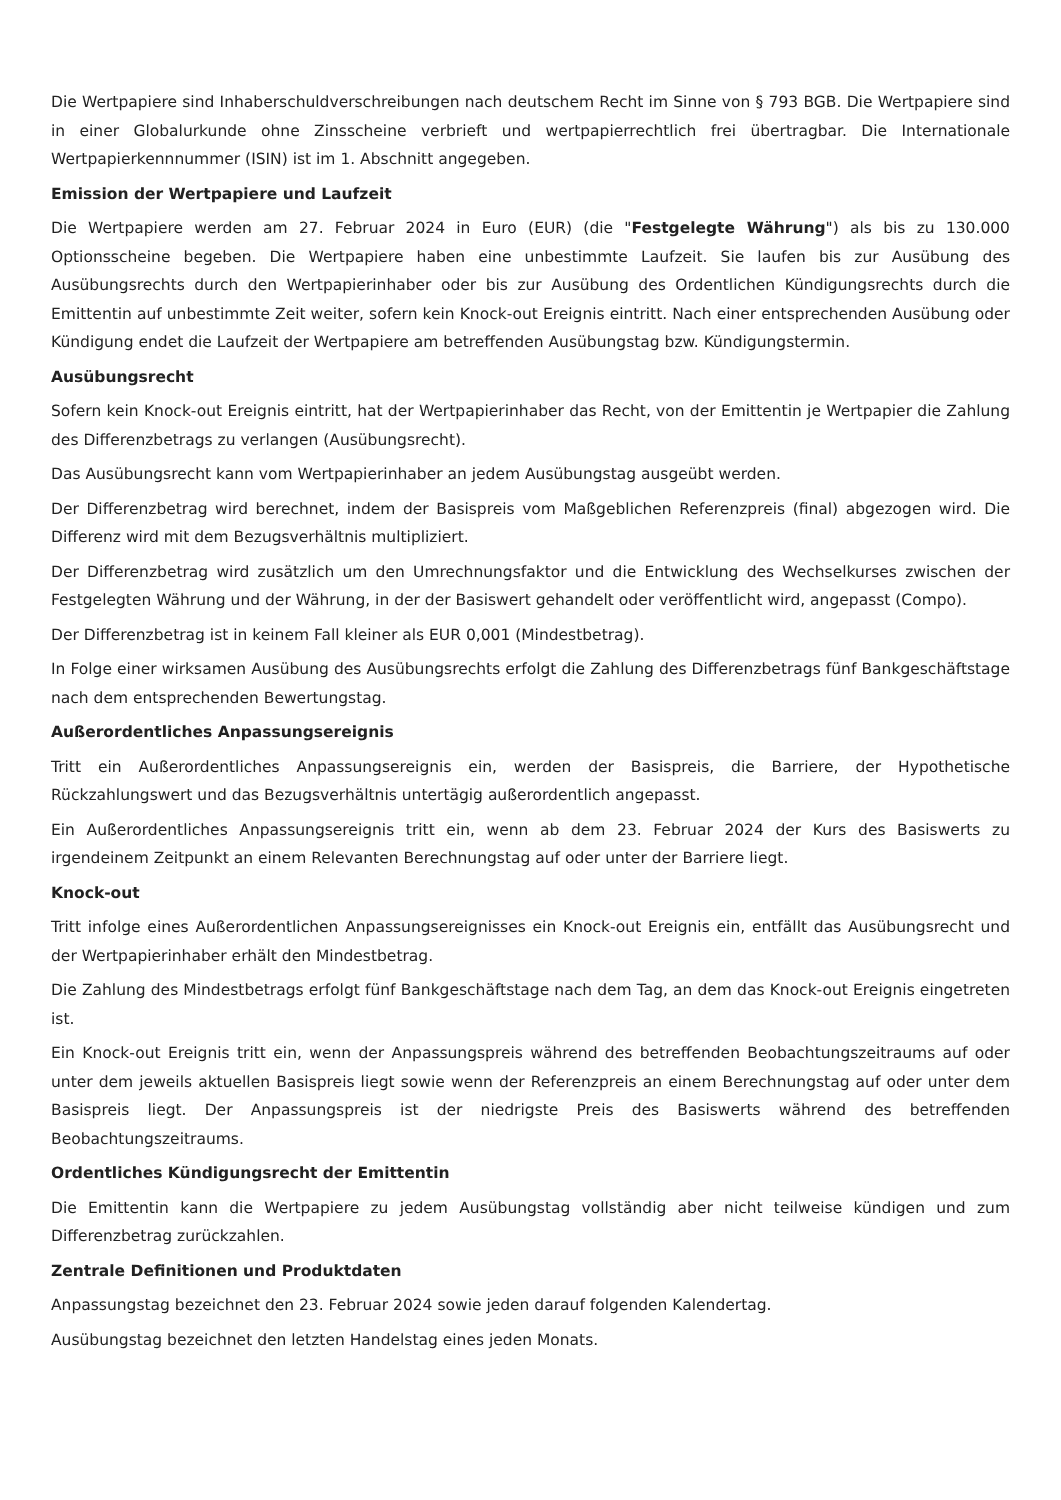Die Wertpapiere sind Inhaberschuldverschreibungen nach deutschem Recht im Sinne von § 793 BGB. Die Wertpapiere sind in einer Globalurkunde ohne Zinsscheine verbrieft und wertpapierrechtlich frei übertragbar. Die Internationale Wertpapierkennnummer (ISIN) ist im 1. Abschnitt angegeben.
Emission der Wertpapiere und Laufzeit
Die Wertpapiere werden am 27. Februar 2024 in Euro (EUR) (die "Festgelegte Währung") als bis zu 130.000 Optionsscheine begeben. Die Wertpapiere haben eine unbestimmte Laufzeit. Sie laufen bis zur Ausübung des Ausübungsrechts durch den Wertpapierinhaber oder bis zur Ausübung des Ordentlichen Kündigungsrechts durch die Emittentin auf unbestimmte Zeit weiter, sofern kein Knock-out Ereignis eintritt. Nach einer entsprechenden Ausübung oder Kündigung endet die Laufzeit der Wertpapiere am betreffenden Ausübungstag bzw. Kündigungstermin.
Ausübungsrecht
Sofern kein Knock-out Ereignis eintritt, hat der Wertpapierinhaber das Recht, von der Emittentin je Wertpapier die Zahlung des Differenzbetrags zu verlangen (Ausübungsrecht).
Das Ausübungsrecht kann vom Wertpapierinhaber an jedem Ausübungstag ausgeübt werden.
Der Differenzbetrag wird berechnet, indem der Basispreis vom Maßgeblichen Referenzpreis (final) abgezogen wird. Die Differenz wird mit dem Bezugsverhältnis multipliziert.
Der Differenzbetrag wird zusätzlich um den Umrechnungsfaktor und die Entwicklung des Wechselkurses zwischen der Festgelegten Währung und der Währung, in der der Basiswert gehandelt oder veröffentlicht wird, angepasst (Compo).
Der Differenzbetrag ist in keinem Fall kleiner als EUR 0,001 (Mindestbetrag).
In Folge einer wirksamen Ausübung des Ausübungsrechts erfolgt die Zahlung des Differenzbetrags fünf Bankgeschäftstage nach dem entsprechenden Bewertungstag.
Außerordentliches Anpassungsereignis
Tritt ein Außerordentliches Anpassungsereignis ein, werden der Basispreis, die Barriere, der Hypothetische Rückzahlungswert und das Bezugsverhältnis untertägig außerordentlich angepasst.
Ein Außerordentliches Anpassungsereignis tritt ein, wenn ab dem 23. Februar 2024 der Kurs des Basiswerts zu irgendeinem Zeitpunkt an einem Relevanten Berechnungstag auf oder unter der Barriere liegt.
Knock-out
Tritt infolge eines Außerordentlichen Anpassungsereignisses ein Knock-out Ereignis ein, entfällt das Ausübungsrecht und der Wertpapierinhaber erhält den Mindestbetrag.
Die Zahlung des Mindestbetrags erfolgt fünf Bankgeschäftstage nach dem Tag, an dem das Knock-out Ereignis eingetreten ist.
Ein Knock-out Ereignis tritt ein, wenn der Anpassungspreis während des betreffenden Beobachtungszeitraums auf oder unter dem jeweils aktuellen Basispreis liegt sowie wenn der Referenzpreis an einem Berechnungstag auf oder unter dem Basispreis liegt. Der Anpassungspreis ist der niedrigste Preis des Basiswerts während des betreffenden Beobachtungszeitraums.
Ordentliches Kündigungsrecht der Emittentin
Die Emittentin kann die Wertpapiere zu jedem Ausübungstag vollständig aber nicht teilweise kündigen und zum Differenzbetrag zurückzahlen.
Zentrale Definitionen und Produktdaten
Anpassungstag bezeichnet den 23. Februar 2024 sowie jeden darauf folgenden Kalendertag.
Ausübungstag bezeichnet den letzten Handelstag eines jeden Monats.